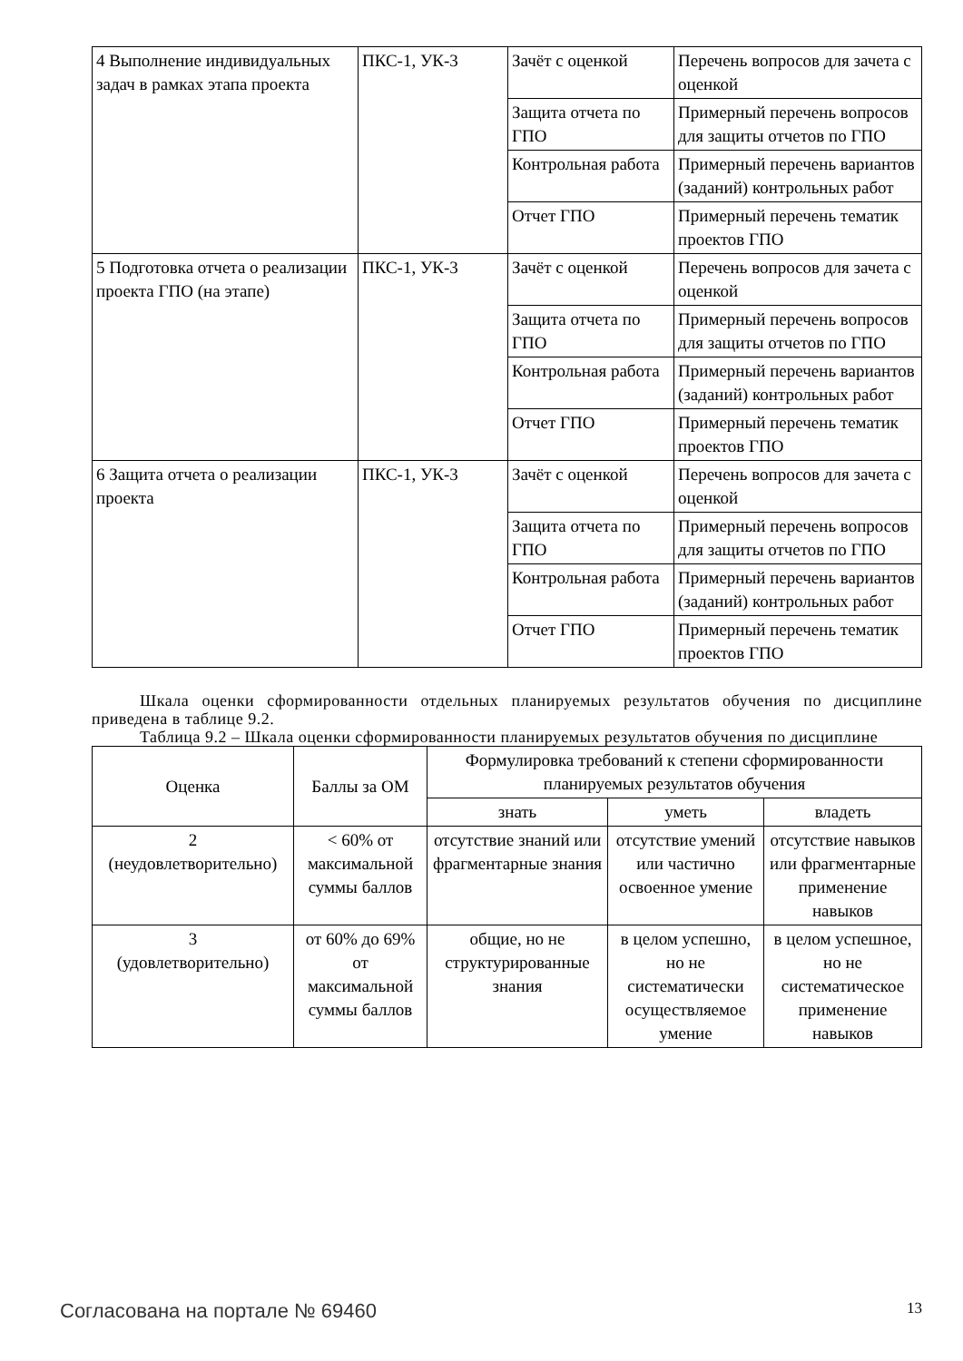| 4 Выполнение индивидуальных задач в рамках этапа проекта | ПКС-1, УК-3 | Зачёт с оценкой | Перечень вопросов для зачета с оценкой |
| | | Защита отчета по ГПО | Примерный перечень вопросов для защиты отчетов по ГПО |
| | | Контрольная работа | Примерный перечень вариантов (заданий) контрольных работ |
| | | Отчет ГПО | Примерный перечень тематик проектов ГПО |
| 5 Подготовка отчета о реализации проекта ГПО (на этапе) | ПКС-1, УК-3 | Зачёт с оценкой | Перечень вопросов для зачета с оценкой |
| | | Защита отчета по ГПО | Примерный перечень вопросов для защиты отчетов по ГПО |
| | | Контрольная работа | Примерный перечень вариантов (заданий) контрольных работ |
| | | Отчет ГПО | Примерный перечень тематик проектов ГПО |
| 6 Защита отчета о реализации проекта | ПКС-1, УК-3 | Зачёт с оценкой | Перечень вопросов для зачета с оценкой |
| | | Защита отчета по ГПО | Примерный перечень вопросов для защиты отчетов по ГПО |
| | | Контрольная работа | Примерный перечень вариантов (заданий) контрольных работ |
| | | Отчет ГПО | Примерный перечень тематик проектов ГПО |
Шкала оценки сформированности отдельных планируемых результатов обучения по дисциплине приведена в таблице 9.2.
Таблица 9.2 – Шкала оценки сформированности планируемых результатов обучения по дисциплине
| Оценка | Баллы за ОМ | Формулировка требований к степени сформированности планируемых результатов обучения | | |
| --- | --- | --- | --- | --- |
| | | знать | уметь | владеть |
| 2 (неудовлетворительно) | < 60% от максимальной суммы баллов | отсутствие знаний или фрагментарные знания | отсутствие умений или частично освоенное умение | отсутствие навыков или фрагментарные применение навыков |
| 3 (удовлетворительно) | от 60% до 69% от максимальной суммы баллов | общие, но не структурированные знания | в целом успешно, но не систематически осуществляемое умение | в целом успешное, но не систематическое применение навыков |
Согласована на портале № 69460 13